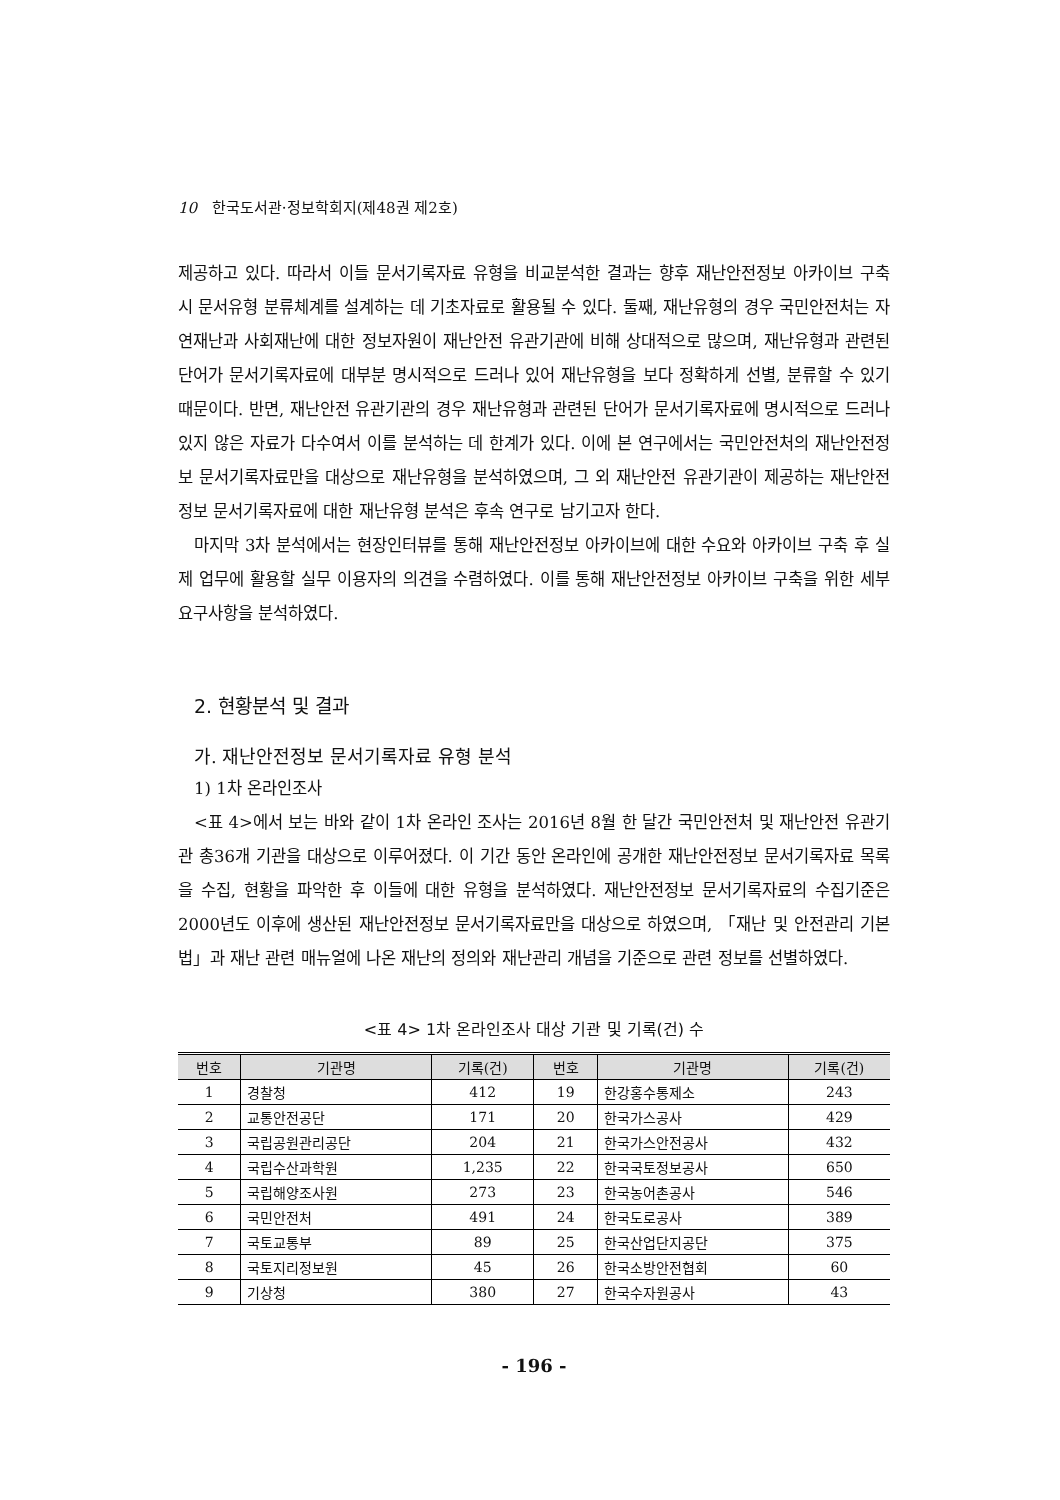10 한국도서관·정보학회지(제48권 제2호)
제공하고 있다. 따라서 이들 문서기록자료 유형을 비교분석한 결과는 향후 재난안전정보 아카이브 구축 시 문서유형 분류체계를 설계하는 데 기초자료로 활용될 수 있다. 둘째, 재난유형의 경우 국민안전처는 자연재난과 사회재난에 대한 정보자원이 재난안전 유관기관에 비해 상대적으로 많으며, 재난유형과 관련된 단어가 문서기록자료에 대부분 명시적으로 드러나 있어 재난유형을 보다 정확하게 선별, 분류할 수 있기 때문이다. 반면, 재난안전 유관기관의 경우 재난유형과 관련된 단어가 문서기록자료에 명시적으로 드러나 있지 않은 자료가 다수여서 이를 분석하는 데 한계가 있다. 이에 본 연구에서는 국민안전처의 재난안전정보 문서기록자료만을 대상으로 재난유형을 분석하였으며, 그 외 재난안전 유관기관이 제공하는 재난안전정보 문서기록자료에 대한 재난유형 분석은 후속 연구로 남기고자 한다.
마지막 3차 분석에서는 현장인터뷰를 통해 재난안전정보 아카이브에 대한 수요와 아카이브 구축 후 실제 업무에 활용할 실무 이용자의 의견을 수렴하였다. 이를 통해 재난안전정보 아카이브 구축을 위한 세부 요구사항을 분석하였다.
2. 현황분석 및 결과
가. 재난안전정보 문서기록자료 유형 분석
1) 1차 온라인조사
<표 4>에서 보는 바와 같이 1차 온라인 조사는 2016년 8월 한 달간 국민안전처 및 재난안전 유관기관 총36개 기관을 대상으로 이루어졌다. 이 기간 동안 온라인에 공개한 재난안전정보 문서기록자료 목록을 수집, 현황을 파악한 후 이들에 대한 유형을 분석하였다. 재난안전정보 문서기록자료의 수집기준은 2000년도 이후에 생산된 재난안전정보 문서기록자료만을 대상으로 하였으며, 「재난 및 안전관리 기본법」과 재난 관련 매뉴얼에 나온 재난의 정의와 재난관리 개념을 기준으로 관련 정보를 선별하였다.
<표 4> 1차 온라인조사 대상 기관 및 기록(건) 수
| 번호 | 기관명 | 기록(건) | 번호 | 기관명 | 기록(건) |
| --- | --- | --- | --- | --- | --- |
| 1 | 경찰청 | 412 | 19 | 한강홍수통제소 | 243 |
| 2 | 교통안전공단 | 171 | 20 | 한국가스공사 | 429 |
| 3 | 국립공원관리공단 | 204 | 21 | 한국가스안전공사 | 432 |
| 4 | 국립수산과학원 | 1,235 | 22 | 한국국토정보공사 | 650 |
| 5 | 국립해양조사원 | 273 | 23 | 한국농어촌공사 | 546 |
| 6 | 국민안전처 | 491 | 24 | 한국도로공사 | 389 |
| 7 | 국토교통부 | 89 | 25 | 한국산업단지공단 | 375 |
| 8 | 국토지리정보원 | 45 | 26 | 한국소방안전협회 | 60 |
| 9 | 기상청 | 380 | 27 | 한국수자원공사 | 43 |
- 196 -